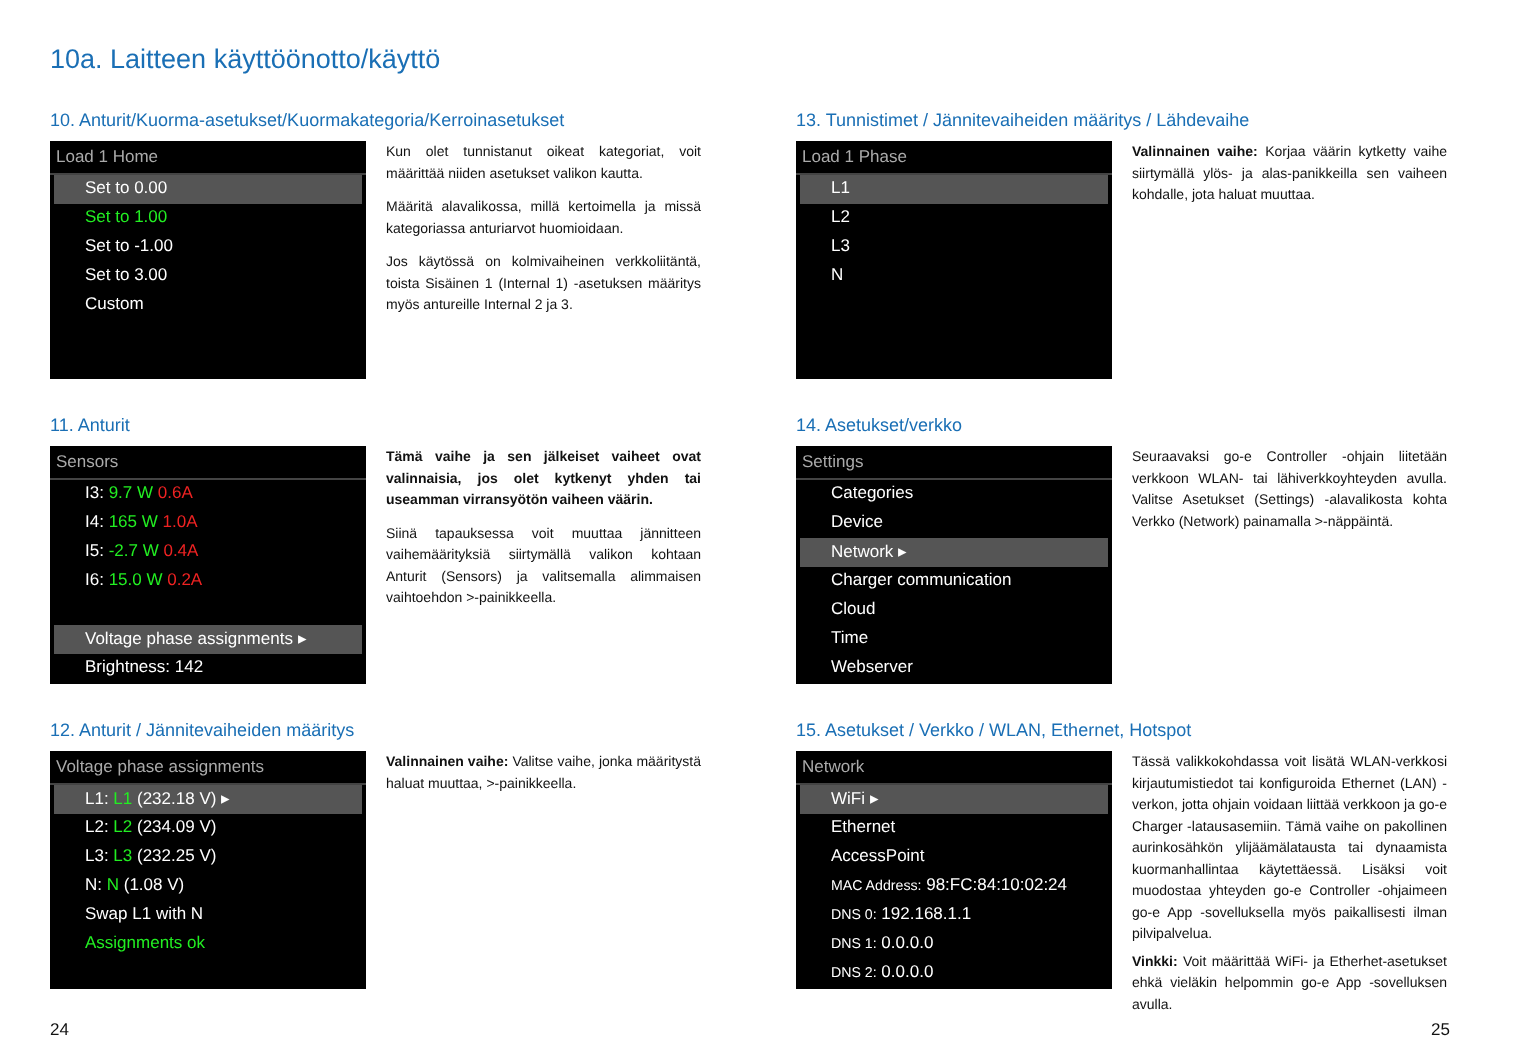10a. Laitteen käyttöönotto/käyttö
10. Anturit/Kuorma-asetukset/Kuormakategoria/Kerroinasetukset
Load 1 Home
Set to 0.00
Set to 1.00
Set to -1.00
Set to 3.00
Custom
Kun olet tunnistanut oikeat kategoriat, voit määrittää niiden asetukset valikon kautta.
Määritä alavalikossa, millä kertoimella ja missä kategoriassa anturiarvot huomioidaan.
Jos käytössä on kolmivaiheinen verkkoliitäntä, toista Sisäinen 1 (Internal 1) -asetuksen määritys myös antureille Internal 2 ja 3.
11. Anturit
Sensors
I3: 9.7 W 0.6A
I4: 165 W 1.0A
I5: -2.7 W 0.4A
I6: 15.0 W 0.2A
Voltage phase assignments ▸
Brightness: 142
Tämä vaihe ja sen jälkeiset vaiheet ovat valinnaisia, jos olet kytkenyt yhden tai useamman virransyötön vaiheen väärin.
Siinä tapauksessa voit muuttaa jännitteen vaihemäärityksiä siirtymällä valikon kohtaan Anturit (Sensors) ja valitsemalla alimmaisen vaihtoehdon >-painikkeella.
12. Anturit / Jännitevaiheiden määritys
Voltage phase assignments
L1: L1 (232.18 V) ▸
L2: L2 (234.09 V)
L3: L3 (232.25 V)
N: N (1.08 V)
Swap L1 with N
Assignments ok
Valinnainen vaihe: Valitse vaihe, jonka määritystä haluat muuttaa, >-painikkeella.
13. Tunnistimet / Jännitevaiheiden määritys / Lähdevaihe
Load 1 Phase
L1
L2
L3
N
Valinnainen vaihe: Korjaa väärin kytketty vaihe siirtymällä ylös- ja alas-panikkeilla sen vaiheen kohdalle, jota haluat muuttaa.
14. Asetukset/verkko
Settings
Categories
Device
Network ▸
Charger communication
Cloud
Time
Webserver
Seuraavaksi go-e Controller -ohjain liitetään verkkoon WLAN- tai lähiverkkoyhteyden avulla. Valitse Asetukset (Settings) -alavalikosta kohta Verkko (Network) painamalla >-näppäintä.
15. Asetukset / Verkko / WLAN, Ethernet, Hotspot
Network
WiFi ▸
Ethernet
AccessPoint
MAC Address: 98:FC:84:10:02:24
DNS 0: 192.168.1.1
DNS 1: 0.0.0.0
DNS 2: 0.0.0.0
Tässä valikkokohdassa voit lisätä WLAN-verkkosi kirjautumistiedot tai konfiguroida Ethernet (LAN) -verkon, jotta ohjain voidaan liittää verkkoon ja go-e Charger -latausasemiin. Tämä vaihe on pakollinen aurinkosähkön ylijäämälatausta tai dynaamista kuormanhallintaa käytettäessä. Lisäksi voit muodostaa yhteyden go-e Controller -ohjaimeen go-e App -sovelluksella myös paikallisesti ilman pilvipalvelua.
Vinkki: Voit määrittää WiFi- ja Etherhet-asetukset ehkä vieläkin helpommin go-e App -sovelluksen avulla.
24 25